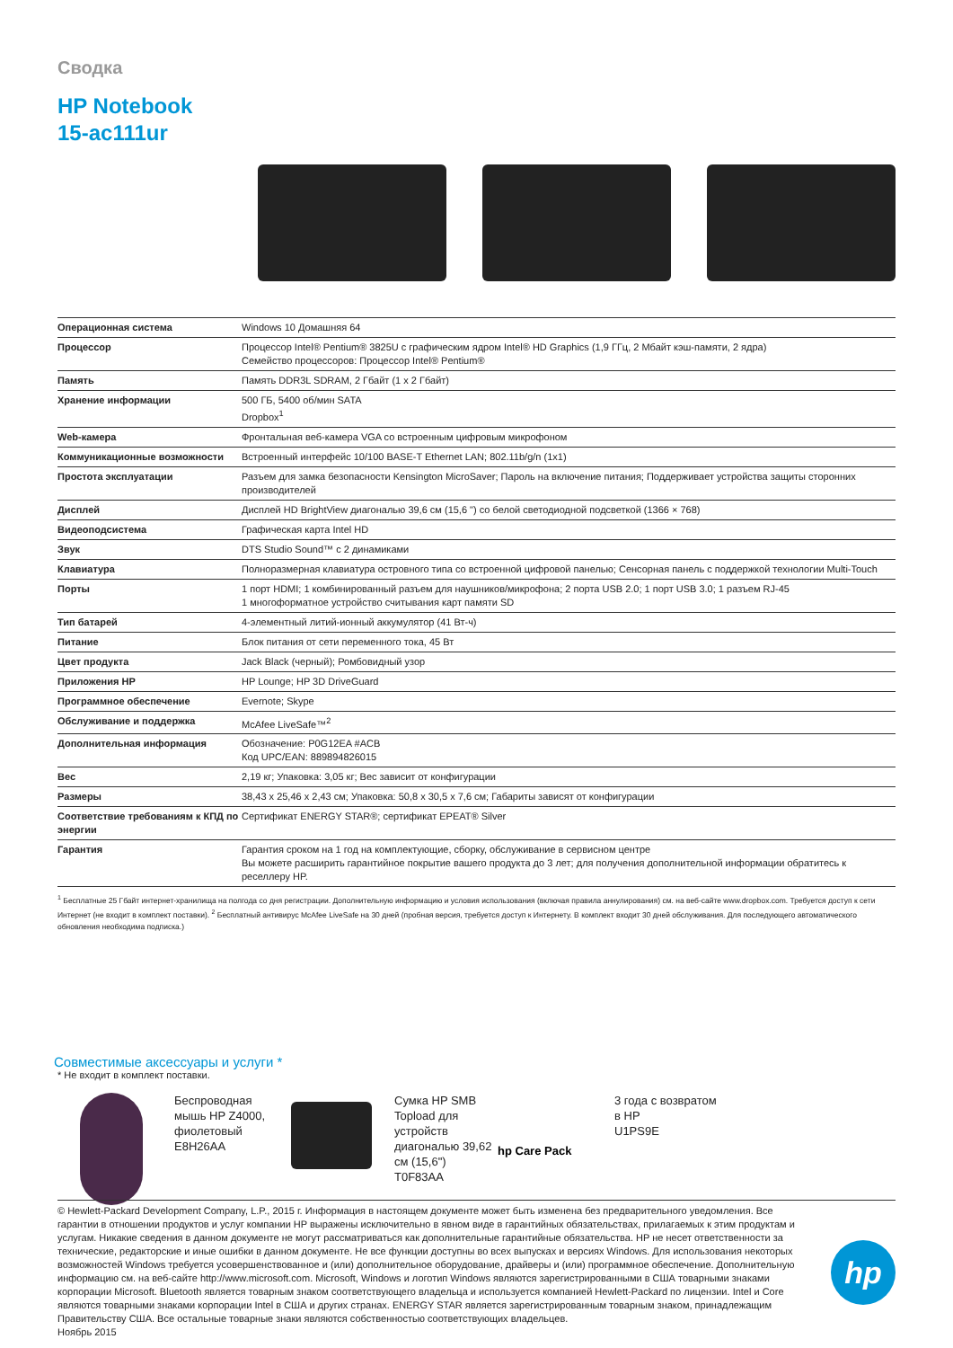Сводка
HP Notebook
15-ac111ur
| Операционная система | Windows 10 Домашняя 64 |
| Процессор | Процессор Intel® Pentium® 3825U с графическим ядром Intel® HD Graphics (1,9 ГГц, 2 Мбайт кэш-памяти, 2 ядра) Семейство процессоров: Процессор Intel® Pentium® |
| Память | Память DDR3L SDRAM, 2 Гбайт (1 x 2 Гбайт) |
| Хранение информации | 500 ГБ, 5400 об/мин SATA Dropbox<sup>1</sup> |
| Web-камера | Фронтальная веб-камера VGA со встроенным цифровым микрофоном |
| Коммуникационные возможности | Встроенный интерфейс 10/100 BASE-T Ethernet LAN; 802.11b/g/n (1x1) |
| Простота эксплуатации | Разъем для замка безопасности Kensington MicroSaver; Пароль на включение питания; Поддерживает устройства защиты сторонних производителей |
| Дисплей | Дисплей HD BrightView диагональю 39,6 см (15,6 ") со белой светодиодной подсветкой (1366 × 768) |
| Видеоподсистема | Графическая карта Intel HD |
| Звук | DTS Studio Sound™ с 2 динамиками |
| Клавиатура | Полноразмерная клавиатура островного типа со встроенной цифровой панелью; Сенсорная панель с поддержкой технологии Multi-Touch |
| Порты | 1 порт HDMI; 1 комбинированный разъем для наушников/микрофона; 2 порта USB 2.0; 1 порт USB 3.0; 1 разъем RJ-45 1 многоформатное устройство считывания карт памяти SD |
| Тип батарей | 4-элементный литий-ионный аккумулятор (41 Вт-ч) |
| Питание | Блок питания от сети переменного тока, 45 Вт |
| Цвет продукта | Jack Black (черный); Ромбовидный узор |
| Приложения HP | HP Lounge; HP 3D DriveGuard |
| Программное обеспечение | Evernote; Skype |
| Обслуживание и поддержка | McAfee LiveSafe™<sup>2</sup> |
| Дополнительная информация | Обозначение: P0G12EA #ACB Код UPC/EAN: 889894826015 |
| Вес | 2,19 кг; Упаковка: 3,05 кг; Вес зависит от конфигурации |
| Размеры | 38,43 x 25,46 x 2,43 см; Упаковка: 50,8 x 30,5 x 7,6 см; Габариты зависят от конфигурации |
| Соответствие требованиям к КПД по энергии | Сертификат ENERGY STAR®; сертификат EPEAT® Silver |
| Гарантия | Гарантия сроком на 1 год на комплектующие, сборку, обслуживание в сервисном центре Вы можете расширить гарантийное покрытие вашего продукта до 3 лет; для получения дополнительной информации обратитесь к реселлеру HP. |
<sup>1</sup> Бесплатные 25 Гбайт интернет-хранилища на полгода со дня регистрации. Дополнительную информацию и условия использования (включая правила аннулирования) см. на веб-сайте www.dropbox.com. Требуется доступ к сети Интернет (не входит в комплект поставки). <sup>2</sup> Бесплатный антивирус McAfee LiveSafe на 30 дней (пробная версия, требуется доступ к Интернету. В комплект входит 30 дней обслуживания. Для последующего автоматического обновления необходима подписка.)
Совместимые аксессуары и услуги *
* Не входит в комплект поставки.
Беспроводная мышь HP Z4000, фиолетовый
E8H26AA
Сумка HP SMB Topload для устройств диагональю 39,62 см (15,6")
T0F83AA
hp Care Pack
3 года с возвратом в HP
U1PS9E
© Hewlett-Packard Development Company, L.P., 2015 г. Информация в настоящем документе может быть изменена без предварительного уведомления. Все гарантии в отношении продуктов и услуг компании HP выражены исключительно в явном виде в гарантийных обязательствах, прилагаемых к этим продуктам и услугам. Никакие сведения в данном документе не могут рассматриваться как дополнительные гарантийные обязательства. HP не несет ответственности за технические, редакторские и иные ошибки в данном документе. Не все функции доступны во всех выпусках и версиях Windows. Для использования некоторых возможностей Windows требуется усовершенствованное и (или) дополнительное оборудование, драйверы и (или) программное обеспечение. Дополнительную информацию см. на веб-сайте http://www.microsoft.com. Microsoft, Windows и логотип Windows являются зарегистрированными в США товарными знаками корпорации Microsoft. Bluetooth является товарным знаком соответствующего владельца и используется компанией Hewlett-Packard по лицензии. Intel и Core являются товарными знаками корпорации Intel в США и других странах. ENERGY STAR является зарегистрированным товарным знаком, принадлежащим Правительству США. Все остальные товарные знаки являются собственностью соответствующих владельцев.
Ноябрь 2015
hp